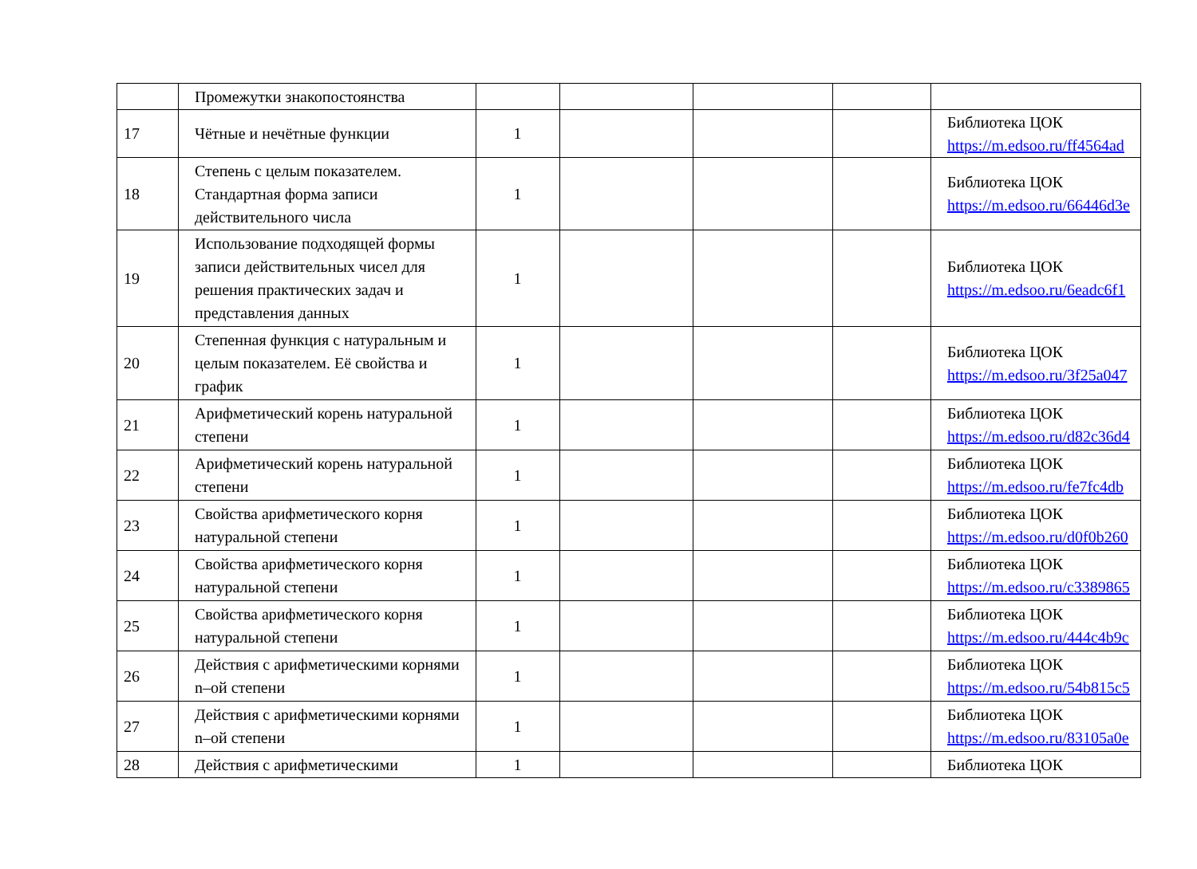| | Промежутки знакопостоянства | | | | | |
| 17 | Чётные и нечётные функции | 1 | | | | Библиотека ЦОК https://m.edsoo.ru/ff4564ad |
| 18 | Степень с целым показателем. Стандартная форма записи действительного числа | 1 | | | | Библиотека ЦОК https://m.edsoo.ru/66446d3e |
| 19 | Использование подходящей формы записи действительных чисел для решения практических задач и представления данных | 1 | | | | Библиотека ЦОК https://m.edsoo.ru/6eadc6f1 |
| 20 | Степенная функция с натуральным и целым показателем. Её свойства и график | 1 | | | | Библиотека ЦОК https://m.edsoo.ru/3f25a047 |
| 21 | Арифметический корень натуральной степени | 1 | | | | Библиотека ЦОК https://m.edsoo.ru/d82c36d4 |
| 22 | Арифметический корень натуральной степени | 1 | | | | Библиотека ЦОК https://m.edsoo.ru/fe7fc4db |
| 23 | Свойства арифметического корня натуральной степени | 1 | | | | Библиотека ЦОК https://m.edsoo.ru/d0f0b260 |
| 24 | Свойства арифметического корня натуральной степени | 1 | | | | Библиотека ЦОК https://m.edsoo.ru/c3389865 |
| 25 | Свойства арифметического корня натуральной степени | 1 | | | | Библиотека ЦОК https://m.edsoo.ru/444c4b9c |
| 26 | Действия с арифметическими корнями n–ой степени | 1 | | | | Библиотека ЦОК https://m.edsoo.ru/54b815c5 |
| 27 | Действия с арифметическими корнями n–ой степени | 1 | | | | Библиотека ЦОК https://m.edsoo.ru/83105a0e |
| 28 | Действия с арифметическими | 1 | | | | Библиотека ЦОК |